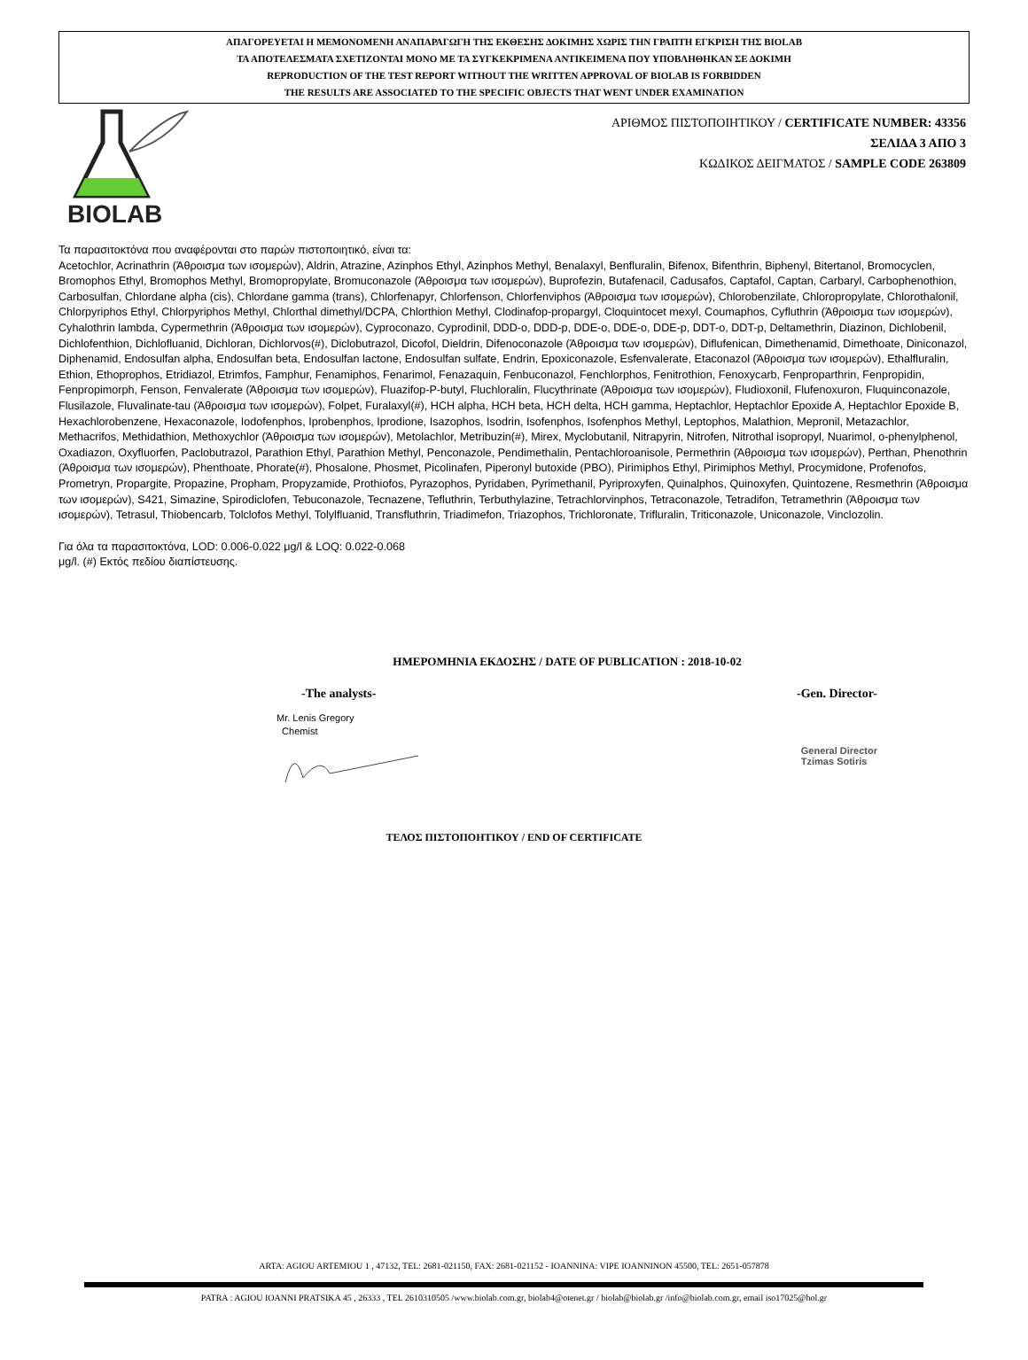ΑΠΑΓΟΡΕΥΕΤΑΙ Η ΜΕΜΟΝΟΜΕΝΗ ΑΝΑΠΑΡΑΓΩΓΗ ΤΗΣ ΕΚΘΕΣΗΣ ΔΟΚΙΜΗΣ ΧΩΡΙΣ ΤΗΝ ΓΡΑΠΤΗ ΕΓΚΡΙΣΗ ΤΗΣ BIOLAB
ΤΑ ΑΠΟΤΕΛΕΣΜΑΤΑ ΣΧΕΤΙΖΟΝΤΑΙ ΜΟΝΟ ΜΕ ΤΑ ΣΥΓΚΕΚΡΙΜΕΝΑ ΑΝΤΙΚΕΙΜΕΝΑ ΠΟΥ ΥΠΟΒΛΗΘΗΚΑΝ ΣΕ ΔΟΚΙΜΗ
REPRODUCTION OF THE TEST REPORT WITHOUT THE WRITTEN APPROVAL OF BIOLAB IS FORBIDDEN
THE RESULTS ARE ASSOCIATED TO THE SPECIFIC OBJECTS THAT WENT UNDER EXAMINATION
BIOLAB
ΑΡΙΘΜΟΣ ΠΙΣΤΟΠΟΙΗΤΙΚΟΥ / CERTIFICATE NUMBER: 43356
ΣΕΛΙΔΑ 3 ΑΠΟ 3
ΚΩΔΙΚΟΣ ΔΕΙΓΜΑΤΟΣ / SAMPLE CODE 263809
Τα παρασιτοκτόνα που αναφέρονται στο παρών πιστοποιητικό, είναι τα:
Acetochlor, Acrinathrin (Άθροισμα των ισομερών), Aldrin, Atrazine, Azinphos Ethyl, Azinphos Methyl, Benalaxyl, Benfluralin, Bifenox, Bifenthrin, Biphenyl, Bitertanol, Bromocyclen, Bromophos Ethyl, Bromophos Methyl, Bromopropylate, Bromuconazole (Άθροισμα των ισομερών), Buprofezin, Butafenacil, Cadusafos, Captafol, Captan, Carbaryl, Carbophenothion, Carbosulfan, Chlordane alpha (cis), Chlordane gamma (trans), Chlorfenapyr, Chlorfenson, Chlorfenviphos (Άθροισμα των ισομερών), Chlorobenzilate, Chloropropylate, Chlorothalonil, Chlorpyriphos Ethyl, Chlorpyriphos Methyl, Chlorthal dimethyl/DCPA, Chlorthion Methyl, Clodinafop-propargyl, Cloquintocet mexyl, Coumaphos, Cyfluthrin (Άθροισμα των ισομερών), Cyhalothrin lambda, Cypermethrin (Άθροισμα των ισομερών), Cyproconazo, Cyprodinil, DDD-o, DDD-p, DDE-o, DDE-o, DDE-p, DDT-o, DDT-p, Deltamethrin, Diazinon, Dichlobenil, Dichlofenthion, Dichlofluanid, Dichloran, Dichlorvos(#), Diclobutrazol, Dicofol, Dieldrin, Difenoconazole (Άθροισμα των ισομερών), Diflufenican, Dimethenamid, Dimethoate, Diniconazol, Diphenamid, Endosulfan alpha, Endosulfan beta, Endosulfan lactone, Endosulfan sulfate, Endrin, Epoxiconazole, Esfenvalerate, Etaconazol (Άθροισμα των ισομερών), Ethalfluralin, Ethion, Ethoprophos, Etridiazol, Etrimfos, Famphur, Fenamiphos, Fenarimol, Fenazaquin, Fenbuconazol, Fenchlorphos, Fenitrothion, Fenoxycarb, Fenproparthrin, Fenpropidin, Fenpropimorph, Fenson, Fenvalerate (Άθροισμα των ισομερών), Fluazifop-P-butyl, Fluchloralin, Flucythrinate (Άθροισμα των ισομερών), Fludioxonil, Flufenoxuron, Fluquinconazole, Flusilazole, Fluvalinate-tau (Άθροισμα των ισομερών), Folpet, Furalaxyl(#), HCH alpha, HCH beta, HCH delta, HCH gamma, Heptachlor, Heptachlor Epoxide A, Heptachlor Epoxide B, Hexachlorobenzene, Hexaconazole, Iodofenphos, Iprobenphos, Iprodione, Isazophos, Isodrin, Isofenphos, Isofenphos Methyl, Leptophos, Malathion, Mepronil, Metazachlor, Methacrifos, Methidathion, Methoxychlor (Άθροισμα των ισομερών), Metolachlor, Metribuzin(#), Mirex, Myclobutanil, Nitrapyrin, Nitrofen, Nitrothal isopropyl, Nuarimol, o-phenylphenol, Oxadiazon, Oxyfluorfen, Paclobutrazol, Parathion Ethyl, Parathion Methyl, Penconazole, Pendimethalin, Pentachloroanisole, Permethrin (Άθροισμα των ισομερών), Perthan, Phenothrin (Άθροισμα των ισομερών), Phenthoate, Phorate(#), Phosalone, Phosmet, Picolinafen, Piperonyl butoxide (PBO), Pirimiphos Ethyl, Pirimiphos Methyl, Procymidone, Profenofos, Prometryn, Propargite, Propazine, Propham, Propyzamide, Prothiofos, Pyrazophos, Pyridaben, Pyrimethanil, Pyriproxyfen, Quinalphos, Quinoxyfen, Quintozene, Resmethrin (Άθροισμα των ισομερών), S421, Simazine, Spirodiclofen, Tebuconazole, Tecnazene, Tefluthrin, Terbuthylazine, Tetrachlorvinphos, Tetraconazole, Tetradifon, Tetramethrin (Άθροισμα των ισομερών), Tetrasul, Thiobencarb, Tolclofos Methyl, Tolylfluanid, Transfluthrin, Triadimefon, Triazophos, Trichloronate, Trifluralin, Triticonazole, Uniconazole, Vinclozolin.
Για όλα τα παρασιτοκτόνα, LOD: 0.006-0.022 μg/l & LOQ: 0.022-0.068
μg/l. (#) Εκτός πεδίου διαπίστευσης.
ΗΜΕΡΟΜΗΝΙΑ ΕΚΔΟΣΗΣ / DATE OF PUBLICATION : 2018-10-02
-The analysts- -Gen. Director-
Mr. Lenis Gregory
Chemist
General Director
Tzimas Sotiris
ΤΕΛΟΣ ΠΙΣΤΟΠΟΗΤΙΚΟΥ / END OF CERTIFICATE
ARTA: AGIOU ARTEMIOU 1 , 47132, TEL: 2681-021150, FAX: 2681-021152 - IOANNINA: VIPE IOANNINON 45500, TEL: 2651-057878
PATRA : AGIOU IOANNI PRATSIKA 45 , 26333 , TEL 2610310505 /www.biolab.com.gr, biolab4@otenet.gr / biolab@biolab.gr /info@biolab.com.gr, email iso17025@hol.gr